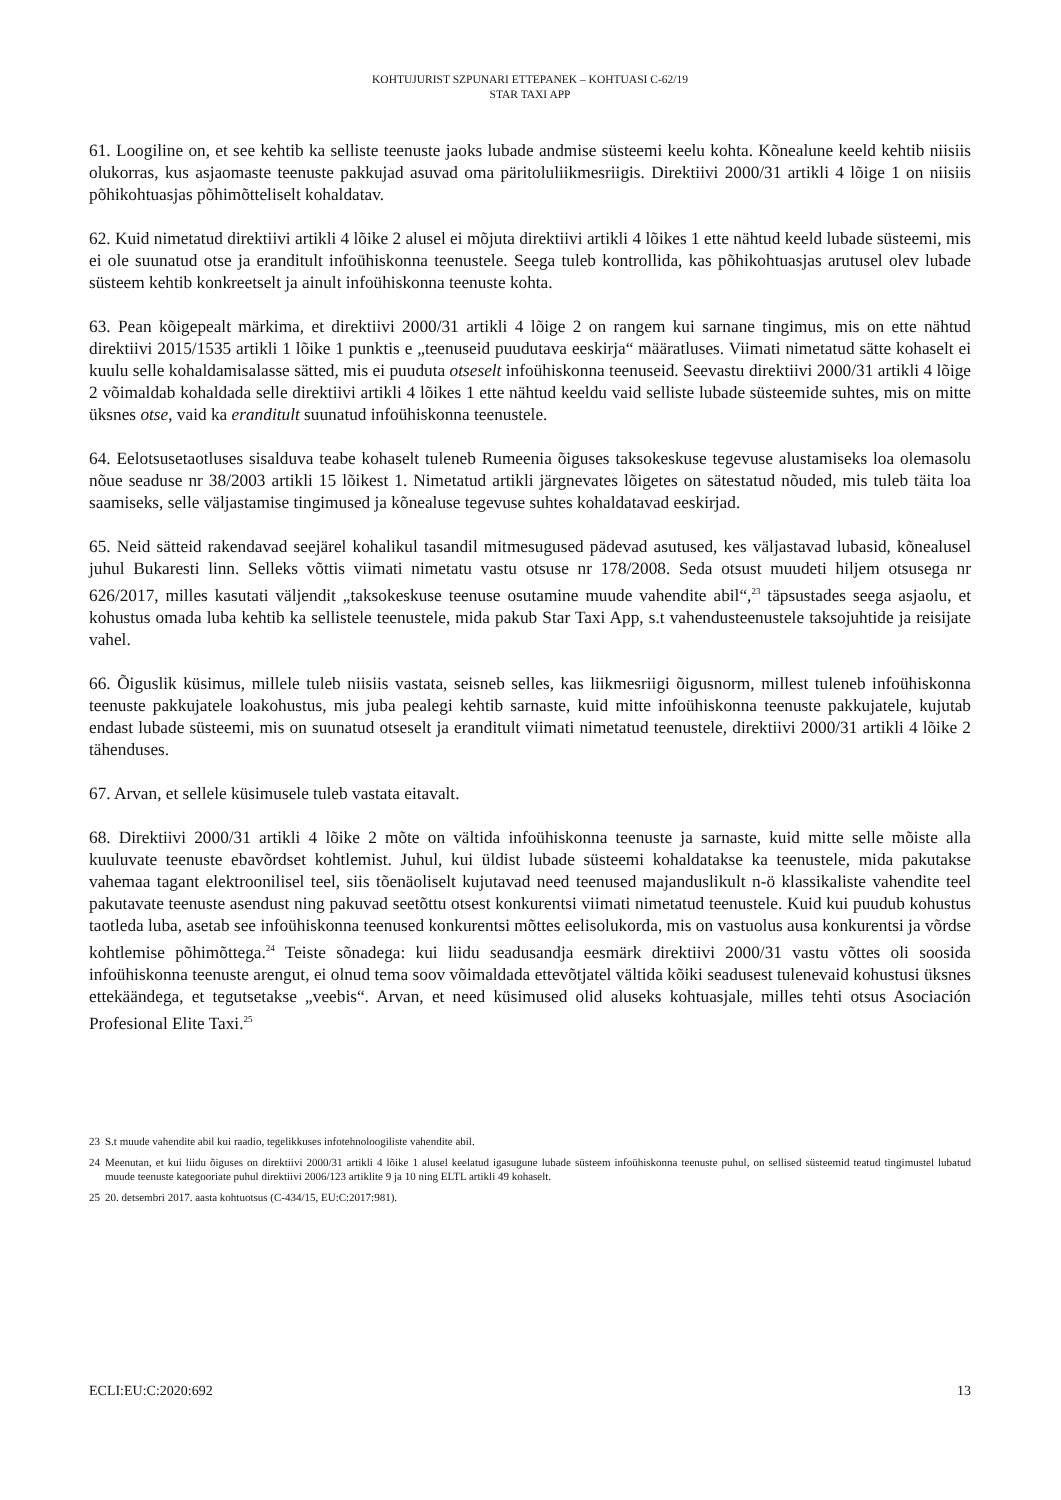KOHTUJURIST SZPUNARI ETTEPANEK – KOHTUASI C-62/19
STAR TAXI APP
61. Loogiline on, et see kehtib ka selliste teenuste jaoks lubade andmise süsteemi keelu kohta. Kõnealune keeld kehtib niisiis olukorras, kus asjaomaste teenuste pakkujad asuvad oma päritoluliikmesriigis. Direktiivi 2000/31 artikli 4 lõige 1 on niisiis põhikohtuasjas põhimõtteliselt kohaldatav.
62. Kuid nimetatud direktiivi artikli 4 lõike 2 alusel ei mõjuta direktiivi artikli 4 lõikes 1 ette nähtud keeld lubade süsteemi, mis ei ole suunatud otse ja eranditult infoühiskonna teenustele. Seega tuleb kontrollida, kas põhikohtuasjas arutusel olev lubade süsteem kehtib konkreetselt ja ainult infoühiskonna teenuste kohta.
63. Pean kõigepealt märkima, et direktiivi 2000/31 artikli 4 lõige 2 on rangem kui sarnane tingimus, mis on ette nähtud direktiivi 2015/1535 artikli 1 lõike 1 punktis e „teenuseid puudutava eeskirja“ määratluses. Viimati nimetatud sätte kohaselt ei kuulu selle kohaldamisalasse sätted, mis ei puuduta otseselt infoühiskonna teenuseid. Seevastu direktiivi 2000/31 artikli 4 lõige 2 võimaldab kohaldada selle direktiivi artikli 4 lõikes 1 ette nähtud keeldu vaid selliste lubade süsteemide suhtes, mis on mitte üksnes otse, vaid ka eranditult suunatud infoühiskonna teenustele.
64. Eelotsusetaotluses sisalduva teabe kohaselt tuleneb Rumeenia õiguses taksokeskuse tegevuse alustamiseks loa olemasolu nõue seaduse nr 38/2003 artikli 15 lõikest 1. Nimetatud artikli järgnevates lõigetes on sätestatud nõuded, mis tuleb täita loa saamiseks, selle väljastamise tingimused ja kõnealuse tegevuse suhtes kohaldatavad eeskirjad.
65. Neid sätteid rakendavad seejärel kohalikul tasandil mitmesugused pädevad asutused, kes väljastavad lubasid, kõnealusel juhul Bukaresti linn. Selleks võttis viimati nimetatu vastu otsuse nr 178/2008. Seda otsust muudeti hiljem otsusega nr 626/2017, milles kasutati väljendit „taksokeskuse teenuse osutamine muude vahendite abil“,<sup>23</sup> täpsustades seega asjaolu, et kohustus omada luba kehtib ka sellistele teenustele, mida pakub Star Taxi App, s.t vahendusteenustele taksojuhtide ja reisijate vahel.
66. Õiguslik küsimus, millele tuleb niisiis vastata, seisneb selles, kas liikmesriigi õigusnorm, millest tuleneb infoühiskonna teenuste pakkujatele loakohustus, mis juba pealegi kehtib sarnaste, kuid mitte infoühiskonna teenuste pakkujatele, kujutab endast lubade süsteemi, mis on suunatud otseselt ja eranditult viimati nimetatud teenustele, direktiivi 2000/31 artikli 4 lõike 2 tähenduses.
67. Arvan, et sellele küsimusele tuleb vastata eitavalt.
68. Direktiivi 2000/31 artikli 4 lõike 2 mõte on vältida infoühiskonna teenuste ja sarnaste, kuid mitte selle mõiste alla kuuluvate teenuste ebavõrdset kohtlemist. Juhul, kui üldist lubade süsteemi kohaldatakse ka teenustele, mida pakutakse vahemaa tagant elektroonilisel teel, siis tõenäoliselt kujutavad need teenused majanduslikult n-ö klassikaliste vahendite teel pakutavate teenuste asendust ning pakuvad seetõttu otsest konkurentsi viimati nimetatud teenustele. Kuid kui puudub kohustus taotleda luba, asetab see infoühiskonna teenused konkurentsi mõttes eelisolukorda, mis on vastuolus ausa konkurentsi ja võrdse kohtlemise põhimõttega.<sup>24</sup> Teiste sõnadega: kui liidu seadusandja eesmärk direktiivi 2000/31 vastu võttes oli soosida infoühiskonna teenuste arengut, ei olnud tema soov võimaldada ettevõtjatel vältida kõiki seadusest tulenevaid kohustusi üksnes ettekäändega, et tegutsetakse „veebis“. Arvan, et need küsimused olid aluseks kohtuasjale, milles tehti otsus Asociación Profesional Elite Taxi.<sup>25</sup>
23 S.t muude vahendite abil kui raadio, tegelikkuses infotehnoloogiliste vahendite abil.
24 Meenutan, et kui liidu õiguses on direktiivi 2000/31 artikli 4 lõike 1 alusel keelatud igasugune lubade süsteem infoühiskonna teenuste puhul, on sellised süsteemid teatud tingimustel lubatud muude teenuste kategooriate puhul direktiivi 2006/123 artiklite 9 ja 10 ning ELTL artikli 49 kohaselt.
25 20. detsembri 2017. aasta kohtuotsus (C-434/15, EU:C:2017:981).
ECLI:EU:C:2020:692 13